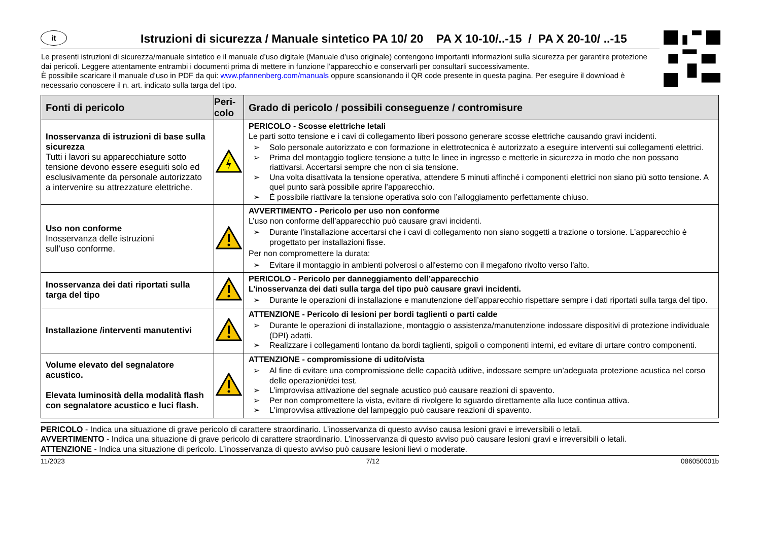it
Istruzioni di sicurezza / Manuale sintetico PA 10/ 20 PA X 10-10/..-15 / PA X 20-10/ ..-15
Le presenti istruzioni di sicurezza/manuale sintetico e il manuale d’uso digitale (Manuale d’uso originale) contengono importanti informazioni sulla sicurezza per garantire protezione dai pericoli. Leggere attentamente entrambi i documenti prima di mettere in funzione l’apparecchio e conservarli per consultarli successivamente.
È possibile scaricare il manuale d’uso in PDF da qui: www.pfannenberg.com/manuals oppure scansionando il QR code presente in questa pagina. Per eseguire il download è necessario conoscere il n. art. indicato sulla targa del tipo.
| Fonti di pericolo | Peri- colo | Grado di pericolo / possibili conseguenze / contromisure |
| --- | --- | --- |
| Inosservanza di istruzioni di base sulla sicurezza Tutti i lavori su apparecchiature sotto tensione devono essere eseguiti solo ed esclusivamente da personale autorizzato a intervenire su attrezzature elettriche. | | PERICOLO - Scosse elettriche letali Le parti sotto tensione e i cavi di collegamento liberi possono generare scosse elettriche causando gravi incidenti. ➢ Solo personale autorizzato e con formazione in elettrotecnica è autorizzato a eseguire interventi sui collegamenti elettrici. ➢ Prima del montaggio togliere tensione a tutte le linee in ingresso e metterle in sicurezza in modo che non possano riattivarsi. Accertarsi sempre che non ci sia tensione. ➢ Una volta disattivata la tensione operativa, attendere 5 minuti affinché i componenti elettrici non siano più sotto tensione. A quel punto sarà possibile aprire l’apparecchio. ➢ È possibile riattivare la tensione operativa solo con l’alloggiamento perfettamente chiuso. |
| Uso non conforme Inosservanza delle istruzioni sull’uso conforme. | | AVVERTIMENTO - Pericolo per uso non conforme L’uso non conforme dell’apparecchio può causare gravi incidenti. ➢ Durante l’installazione accertarsi che i cavi di collegamento non siano soggetti a trazione o torsione. L’apparecchio è progettato per installazioni fisse. Per non compromettere la durata: ➢ Evitare il montaggio in ambienti polverosi o all'esterno con il megafono rivolto verso l'alto. |
| Inosservanza dei dati riportati sulla targa del tipo | | PERICOLO - Pericolo per danneggiamento dell’apparecchio L’inosservanza dei dati sulla targa del tipo può causare gravi incidenti. ➢ Durante le operazioni di installazione e manutenzione dell’apparecchio rispettare sempre i dati riportati sulla targa del tipo. |
| Installazione /interventi manutentivi | | ATTENZIONE - Pericolo di lesioni per bordi taglienti o parti calde ➢ Durante le operazioni di installazione, montaggio o assistenza/manutenzione indossare dispositivi di protezione individuale (DPI) adatti. ➢ Realizzare i collegamenti lontano da bordi taglienti, spigoli o componenti interni, ed evitare di urtare contro componenti. |
| Volume elevato del segnalatore acustico. Elevata luminosità della modalità flash con segnalatore acustico e luci flash. | | ATTENZIONE - compromissione di udito/vista ➢ Al fine di evitare una compromissione delle capacità uditive, indossare sempre un’adeguata protezione acustica nel corso delle operazioni/dei test. ➢ L’improvvisa attivazione del segnale acustico può causare reazioni di spavento. ➢ Per non compromettere la vista, evitare di rivolgere lo sguardo direttamente alla luce continua attiva. ➢ L'improvvisa attivazione del lampeggio può causare reazioni di spavento. |
PERICOLO - Indica una situazione di grave pericolo di carattere straordinario. L’inosservanza di questo avviso causa lesioni gravi e irreversibili o letali.
AVVERTIMENTO - Indica una situazione di grave pericolo di carattere straordinario. L’inosservanza di questo avviso può causare lesioni gravi e irreversibili o letali.
ATTENZIONE - Indica una situazione di pericolo. L’inosservanza di questo avviso può causare lesioni lievi o moderate.
11/2023 7/12 086050001b